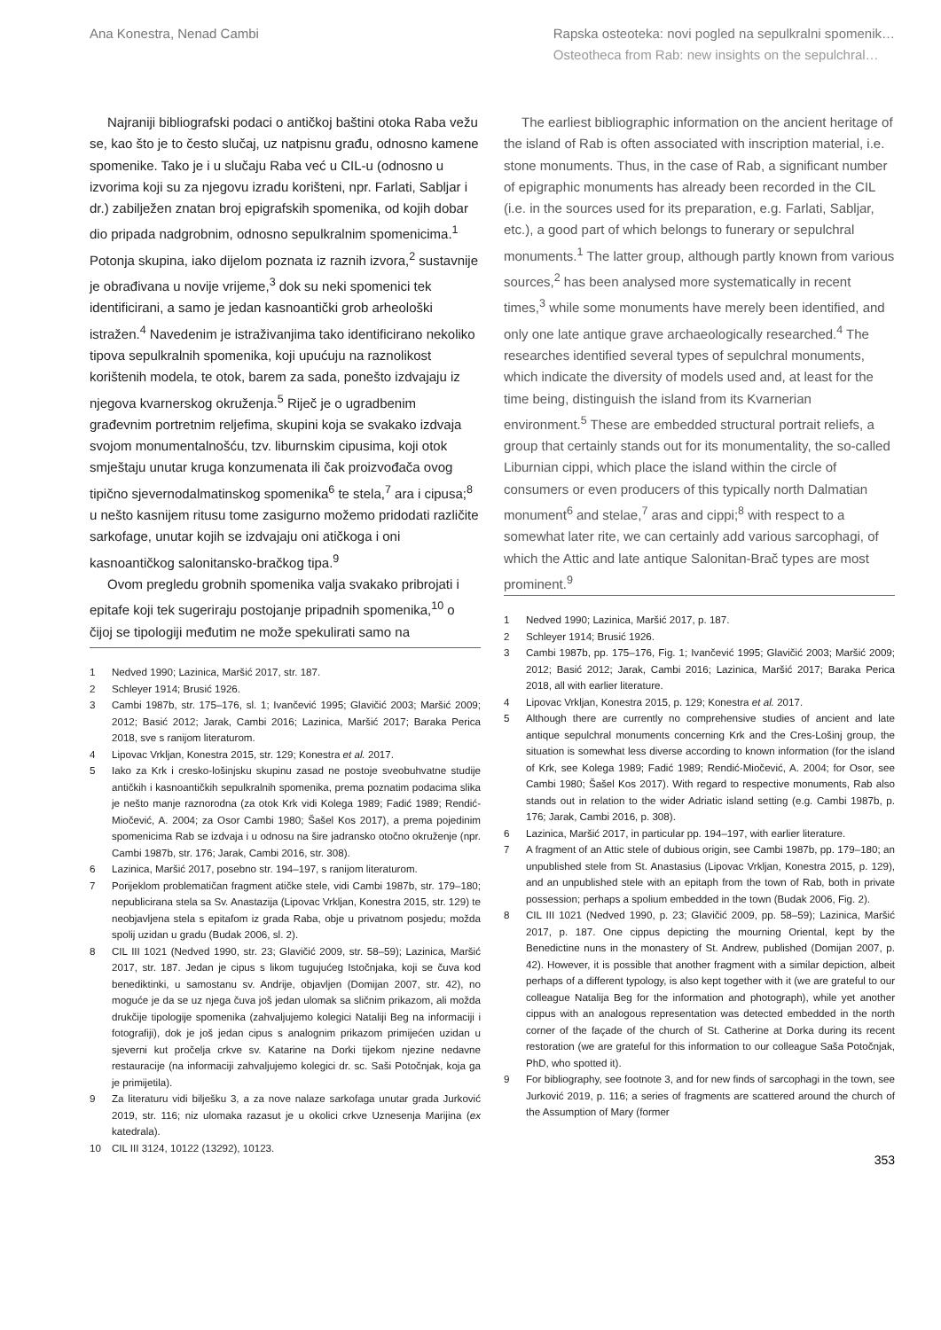Ana Konestra, Nenad Cambi Rapska osteoteka: novi pogled na sepulkralni spomenik…
Osteotheca from Rab: new insights on the sepulchral…
Najraniji bibliografski podaci o antičkoj baštini otoka Raba vežu se, kao što je to često slučaj, uz natpisnu građu, odnosno kamene spomenike. Tako je i u slučaju Raba već u CIL-u (odnosno u izvorima koji su za njegovu izradu korišteni, npr. Farlati, Sabljar i dr.) zabilježen znatan broj epigrafskih spomenika, od kojih dobar dio pripada nadgrobnim, odnosno sepulkralnim spomenicima.<sup>1</sup> Potonja skupina, iako dijelom poznata iz raznih izvora,<sup>2</sup> sustavnije je obrađivana u novije vrijeme,<sup>3</sup> dok su neki spomenici tek identificirani, a samo je jedan kasnoantički grob arheološki istražen.<sup>4</sup> Navedenim je istraživanjima tako identificirano nekoliko tipova sepulkralnih spomenika, koji upućuju na raznolikost korištenih modela, te otok, barem za sada, ponešto izdvajaju iz njegova kvarnerskog okruženja.<sup>5</sup> Riječ je o ugradbenim građevnim portretnim reljefima, skupini koja se svakako izdvaja svojom monumentalnošću, tzv. liburnskim cipusima, koji otok smještaju unutar kruga konzumenata ili čak proizvođača ovog tipično sjevernodalmatinskog spomenika<sup>6</sup> te stela,<sup>7</sup> ara i cipusa;<sup>8</sup> u nešto kasnijem ritusu tome zasigurno možemo pridodati različite sarkofage, unutar kojih se izdvajaju oni atičkoga i oni kasnoantičkog salonitansko-bračkog tipa.<sup>9</sup>
Ovom pregledu grobnih spomenika valja svakako pribrojati i epitafe koji tek sugeriraju postojanje pripadnih spomenika,<sup>10</sup> o čijoj se tipologiji međutim ne može spekulirati samo na
1 Nedved 1990; Lazinica, Maršić 2017, str. 187.
2 Schleyer 1914; Brusić 1926.
3 Cambi 1987b, str. 175–176, sl. 1; Ivančević 1995; Glavičić 2003; Maršić 2009; 2012; Basić 2012; Jarak, Cambi 2016; Lazinica, Maršić 2017; Baraka Perica 2018, sve s ranijom literaturom.
4 Lipovac Vrkljan, Konestra 2015, str. 129; Konestra et al. 2017.
5 Iako za Krk i cresko-lošinjsku skupinu zasad ne postoje sveobuhvatne studije antičkih i kasnoantičkih sepulkralnih spomenika, prema poznatim podacima slika je nešto manje raznorodna (za otok Krk vidi Kolega 1989; Fadić 1989; Rendić-Miočević, A. 2004; za Osor Cambi 1980; Šašel Kos 2017), a prema pojedinim spomenicima Rab se izdvaja i u odnosu na šire jadransko otočno okruženje (npr. Cambi 1987b, str. 176; Jarak, Cambi 2016, str. 308).
6 Lazinica, Maršić 2017, posebno str. 194–197, s ranijom literaturom.
7 Porijeklom problematičan fragment atičke stele, vidi Cambi 1987b, str. 179–180; nepublicirana stela sa Sv. Anastazija (Lipovac Vrkljan, Konestra 2015, str. 129) te neobjavljena stela s epitafom iz grada Raba, obje u privatnom posjedu; možda spolij uzidan u gradu (Budak 2006, sl. 2).
8 CIL III 1021 (Nedved 1990, str. 23; Glavičić 2009, str. 58–59); Lazinica, Maršić 2017, str. 187. Jedan je cipus s likom tugujućeg Istočnjaka, koji se čuva kod benediktinki, u samostanu sv. Andrije, objavljen (Domijan 2007, str. 42), no moguće je da se uz njega čuva još jedan ulomak sa sličnim prikazom, ali možda drukčije tipologije spomenika (zahvaljujemo kolegici Nataliji Beg na informaciji i fotografiji), dok je još jedan cipus s analognim prikazom primijećen uzidan u sjeverni kut pročelja crkve sv. Katarine na Dorki tijekom njezine nedavne restauracije (na informaciji zahvaljujemo kolegici dr. sc. Saši Potočnjak, koja ga je primijetila).
9 Za literaturu vidi bilješku 3, a za nove nalaze sarkofaga unutar grada Jurković 2019, str. 116; niz ulomaka razasut je u okolici crkve Uznesenja Marijina (ex katedrala).
10 CIL III 3124, 10122 (13292), 10123.
The earliest bibliographic information on the ancient heritage of the island of Rab is often associated with inscription material, i.e. stone monuments. Thus, in the case of Rab, a significant number of epigraphic monuments has already been recorded in the CIL (i.e. in the sources used for its preparation, e.g. Farlati, Sabljar, etc.), a good part of which belongs to funerary or sepulchral monuments.<sup>1</sup> The latter group, although partly known from various sources,<sup>2</sup> has been analysed more systematically in recent times,<sup>3</sup> while some monuments have merely been identified, and only one late antique grave archaeologically researched.<sup>4</sup> The researches identified several types of sepulchral monuments, which indicate the diversity of models used and, at least for the time being, distinguish the island from its Kvarnerian environment.<sup>5</sup> These are embedded structural portrait reliefs, a group that certainly stands out for its monumentality, the so-called Liburnian cippi, which place the island within the circle of consumers or even producers of this typically north Dalmatian monument<sup>6</sup> and stelae,<sup>7</sup> aras and cippi;<sup>8</sup> with respect to a somewhat later rite, we can certainly add various sarcophagi, of which the Attic and late antique Salonitan-Brač types are most prominent.<sup>9</sup>
1 Nedved 1990; Lazinica, Maršić 2017, p. 187.
2 Schleyer 1914; Brusić 1926.
3 Cambi 1987b, pp. 175–176, Fig. 1; Ivančević 1995; Glavičić 2003; Maršić 2009; 2012; Basić 2012; Jarak, Cambi 2016; Lazinica, Maršić 2017; Baraka Perica 2018, all with earlier literature.
4 Lipovac Vrkljan, Konestra 2015, p. 129; Konestra et al. 2017.
5 Although there are currently no comprehensive studies of ancient and late antique sepulchral monuments concerning Krk and the Cres-Lošinj group, the situation is somewhat less diverse according to known information (for the island of Krk, see Kolega 1989; Fadić 1989; Rendić-Miočević, A. 2004; for Osor, see Cambi 1980; Šašel Kos 2017). With regard to respective monuments, Rab also stands out in relation to the wider Adriatic island setting (e.g. Cambi 1987b, p. 176; Jarak, Cambi 2016, p. 308).
6 Lazinica, Maršić 2017, in particular pp. 194–197, with earlier literature.
7 A fragment of an Attic stele of dubious origin, see Cambi 1987b, pp. 179–180; an unpublished stele from St. Anastasius (Lipovac Vrkljan, Konestra 2015, p. 129), and an unpublished stele with an epitaph from the town of Rab, both in private possession; perhaps a spolium embedded in the town (Budak 2006, Fig. 2).
8 CIL III 1021 (Nedved 1990, p. 23; Glavičić 2009, pp. 58–59); Lazinica, Maršić 2017, p. 187. One cippus depicting the mourning Oriental, kept by the Benedictine nuns in the monastery of St. Andrew, published (Domijan 2007, p. 42). However, it is possible that another fragment with a similar depiction, albeit perhaps of a different typology, is also kept together with it (we are grateful to our colleague Natalija Beg for the information and photograph), while yet another cippus with an analogous representation was detected embedded in the north corner of the façade of the church of St. Catherine at Dorka during its recent restoration (we are grateful for this information to our colleague Saša Potočnjak, PhD, who spotted it).
9 For bibliography, see footnote 3, and for new finds of sarcophagi in the town, see Jurković 2019, p. 116; a series of fragments are scattered around the church of the Assumption of Mary (former
353